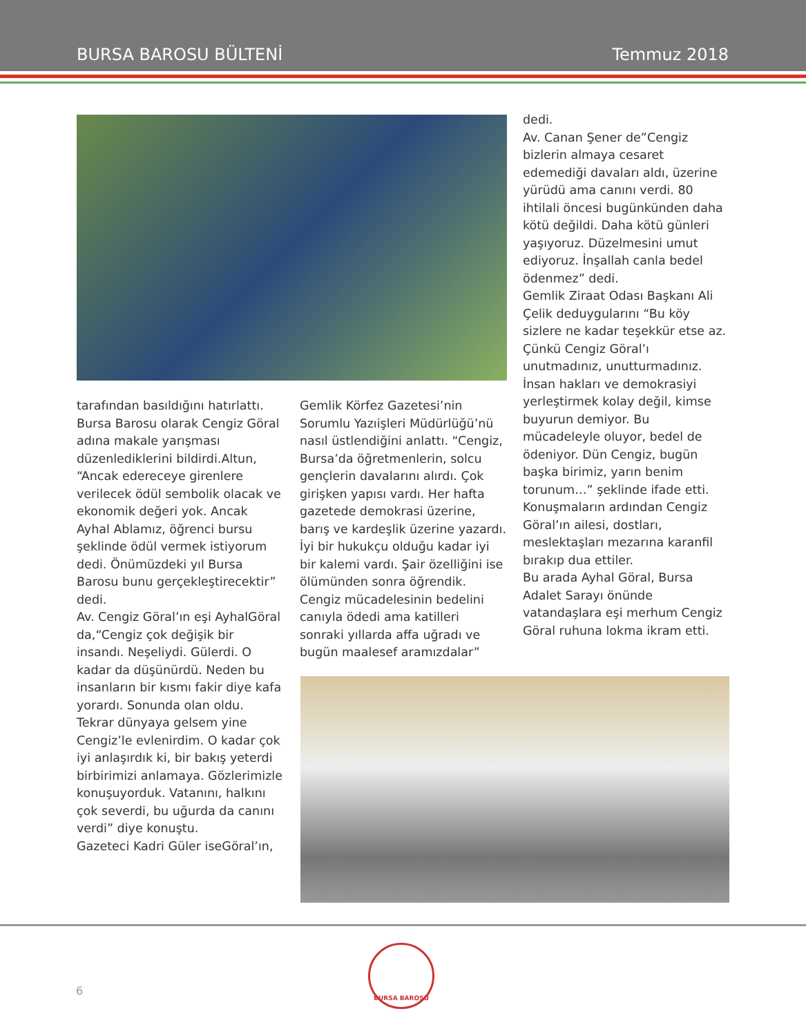BURSA BAROSU BÜLTENİ Temmuz 2018
tarafından basıldığını hatırlattı. Bursa Barosu olarak Cengiz Göral adına makale yarışması düzenlediklerini bildirdi.Altun, “Ancak edereceye girenlere verilecek ödül sembolik olacak ve ekonomik değeri yok. Ancak Ayhal Ablamız, öğrenci bursu şeklinde ödül vermek istiyorum dedi. Önümüzdeki yıl Bursa Barosu bunu gerçekleştirecektir” dedi.
Av. Cengiz Göral’ın eşi AyhalGöral da,“Cengiz çok değişik bir insandı. Neşeliydi. Gülerdi. O kadar da düşünürdü. Neden bu insanların bir kısmı fakir diye kafa yorardı. Sonunda olan oldu. Tekrar dünyaya gelsem yine Cengiz’le evlenirdim. O kadar çok iyi anlaşırdık ki, bir bakış yeterdi birbirimizi anlamaya. Gözlerimizle konuşuyorduk. Vatanını, halkını çok severdi, bu uğurda da canını verdi” diye konuştu.
Gazeteci Kadri Güler iseGöral’ın,
Gemlik Körfez Gazetesi’nin Sorumlu Yazıişleri Müdürlüğü’nü nasıl üstlendiğini anlattı. “Cengiz, Bursa’da öğretmenlerin, solcu gençlerin davalarını alırdı. Çok girişken yapısı vardı. Her hafta gazetede demokrasi üzerine, barış ve kardeşlik üzerine yazardı. İyi bir hukukçu olduğu kadar iyi bir kalemi vardı. Şair özelliğini ise ölümünden sonra öğrendik. Cengiz mücadelesinin bedelini canıyla ödedi ama katilleri sonraki yıllarda affa uğradı ve bugün maalesef aramızdalar”
dedi.
Av. Canan Şener de”Cengiz bizlerin almaya cesaret edemediği davaları aldı, üzerine yürüdü ama canını verdi. 80 ihtilali öncesi bugünkünden daha kötü değildi. Daha kötü günleri yaşıyoruz. Düzelmesini umut ediyoruz. İnşallah canla bedel ödenmez” dedi.
Gemlik Ziraat Odası Başkanı Ali Çelik deduygularını “Bu köy sizlere ne kadar teşekkür etse az. Çünkü Cengiz Göral’ı unutmadınız, unutturmadınız. İnsan hakları ve demokrasiyi yerleştirmek kolay değil, kimse buyurun demiyor. Bu mücadeleyle oluyor, bedel de ödeniyor. Dün Cengiz, bugün başka birimiz, yarın benim torunum…” şeklinde ifade etti.
Konuşmaların ardından Cengiz Göral’ın ailesi, dostları, meslektaşları mezarına karanfil bırakıp dua ettiler.
Bu arada Ayhal Göral, Bursa Adalet Sarayı önünde vatandaşlara eşi merhum Cengiz Göral ruhuna lokma ikram etti.
6
BURSA BAROSU